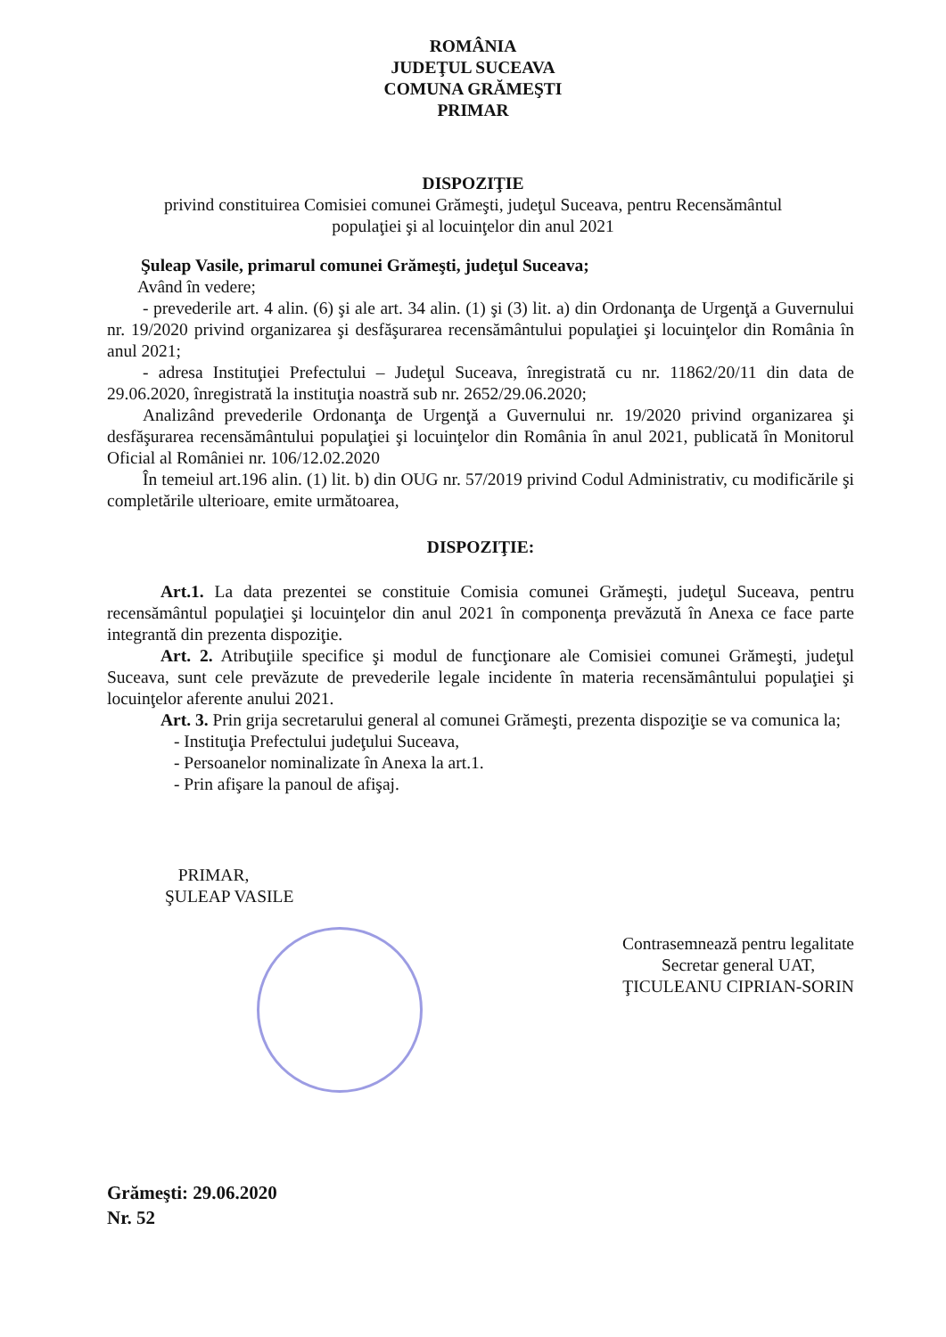ROMÂNIA
JUDEŢUL SUCEAVA
COMUNA GRĂMEŞTI
PRIMAR
DISPOZIŢIE
privind constituirea Comisiei comunei Grămeşti, judeţul Suceava, pentru Recensământul
populaţiei şi al locuinţelor din anul 2021
Şuleap Vasile, primarul comunei Grămeşti, judeţul Suceava;
Având în vedere;
- prevederile art. 4 alin. (6) şi ale art. 34 alin. (1) şi (3) lit. a) din Ordonanţa de Urgenţă a Guvernului nr. 19/2020 privind organizarea şi desfăşurarea recensământului populaţiei şi locuinţelor din România în anul 2021;
- adresa Instituţiei Prefectului – Judeţul Suceava, înregistrată cu nr. 11862/20/11 din data de 29.06.2020, înregistrată la instituţia noastră sub nr. 2652/29.06.2020;
Analizând prevederile Ordonanţa de Urgenţă a Guvernului nr. 19/2020 privind organizarea şi desfăşurarea recensământului populaţiei şi locuinţelor din România în anul 2021, publicată în Monitorul Oficial al României nr. 106/12.02.2020
În temeiul art.196 alin. (1) lit. b) din OUG nr. 57/2019 privind Codul Administrativ, cu modificările şi completările ulterioare, emite următoarea,
DISPOZIŢIE:
Art.1. La data prezentei se constituie Comisia comunei Grămeşti, judeţul Suceava, pentru recensământul populaţiei şi locuinţelor din anul 2021 în componenţa prevăzută în Anexa ce face parte integrantă din prezenta dispoziţie.
Art. 2. Atribuţiile specifice şi modul de funcţionare ale Comisiei comunei Grămeşti, judeţul Suceava, sunt cele prevăzute de prevederile legale incidente în materia recensământului populaţiei şi locuinţelor aferente anului 2021.
Art. 3. Prin grija secretarului general al comunei Grămeşti, prezenta dispoziţie se va comunica la;
- Instituţia Prefectului judeţului Suceava,
- Persoanelor nominalizate în Anexa la art.1.
- Prin afişare la panoul de afişaj.
PRIMAR,
ŞULEAP VASILE
Contrasemnează pentru legalitate
Secretar general UAT,
ŢICULEANU CIPRIAN-SORIN
Grămeşti: 29.06.2020
Nr. 52